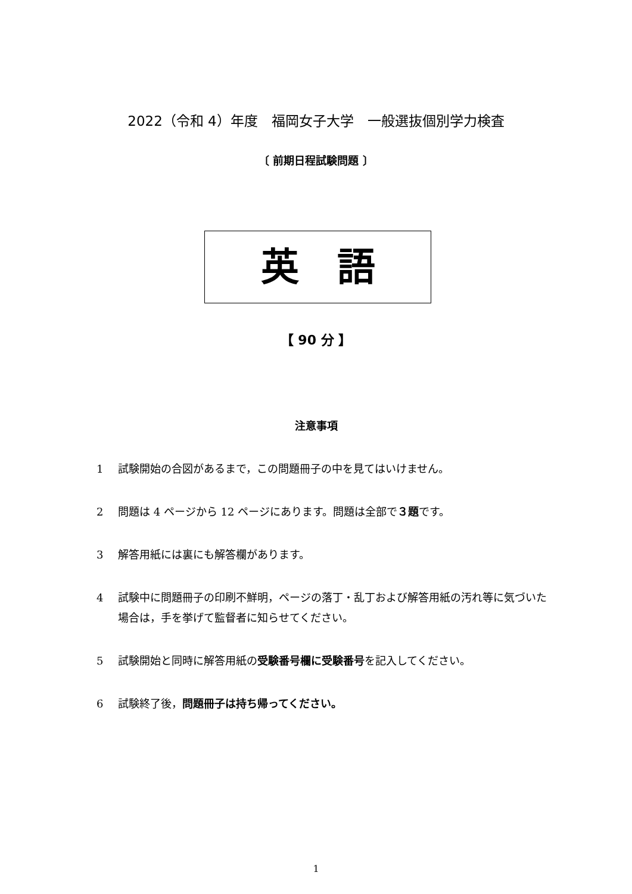2022（令和 4）年度　福岡女子大学　一般選抜個別学力検査
〔 前期日程試験問題 〕
英　語
【 90 分 】
注意事項
1 試験開始の合図があるまで，この問題冊子の中を見てはいけません。
2 問題は 4 ページから 12 ページにあります。問題は全部で３題です。
3 解答用紙には裏にも解答欄があります。
4 試験中に問題冊子の印刷不鮮明，ページの落丁・乱丁および解答用紙の汚れ等に気づいた場合は，手を挙げて監督者に知らせてください。
5 試験開始と同時に解答用紙の受験番号欄に受験番号を記入してください。
6 試験終了後，問題冊子は持ち帰ってください。
1